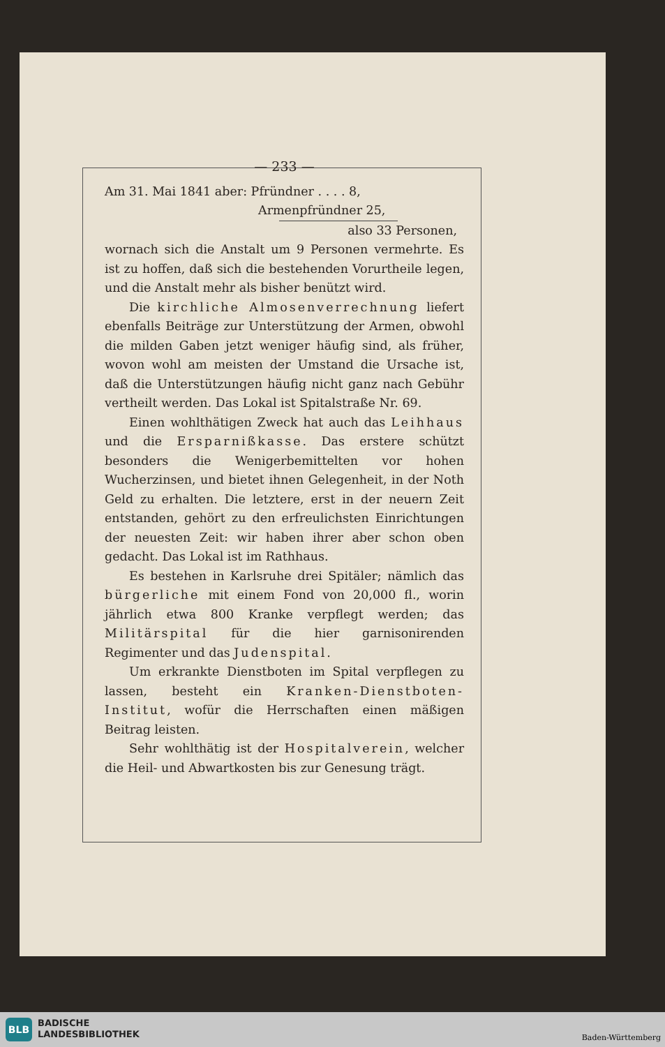— 233 —
Am 31. Mai 1841 aber: Pfründner . . . . 8,
Armenpfründner 25,
also 33 Personen,
wornach sich die Anstalt um 9 Personen vermehrte. Es ist zu hoffen, daß sich die bestehenden Vorurtheile legen, und die Anstalt mehr als bisher benützt wird.
Die kirchliche Almosenverrechnung liefert ebenfalls Beiträge zur Unterstützung der Armen, obwohl die milden Gaben jetzt weniger häufig sind, als früher, wovon wohl am meisten der Umstand die Ursache ist, daß die Unterstützungen häufig nicht ganz nach Gebühr vertheilt werden. Das Lokal ist Spitalstraße Nr. 69.
Einen wohlthätigen Zweck hat auch das Leihhaus und die Ersparnißkasse. Das erstere schützt besonders die Wenigerbemittelten vor hohen Wucherzinsen, und bietet ihnen Gelegenheit, in der Noth Geld zu erhalten. Die letztere, erst in der neuern Zeit entstanden, gehört zu den erfreulichsten Einrichtungen der neuesten Zeit: wir haben ihrer aber schon oben gedacht. Das Lokal ist im Rathhaus.
Es bestehen in Karlsruhe drei Spitäler; nämlich das bürgerliche mit einem Fond von 20,000 fl., worin jährlich etwa 800 Kranke verpflegt werden; das Militärspital für die hier garnisonirenden Regimenter und das Judenspital.
Um erkrankte Dienstboten im Spital verpflegen zu lassen, besteht ein Kranken-Dienstboten-Institut, wofür die Herrschaften einen mäßigen Beitrag leisten.
Sehr wohlthätig ist der Hospitalverein, welcher die Heil- und Abwartkosten bis zur Genesung trägt.
BLB
BADISCHE
LANDESBIBLIOTHEK
Baden-Württemberg